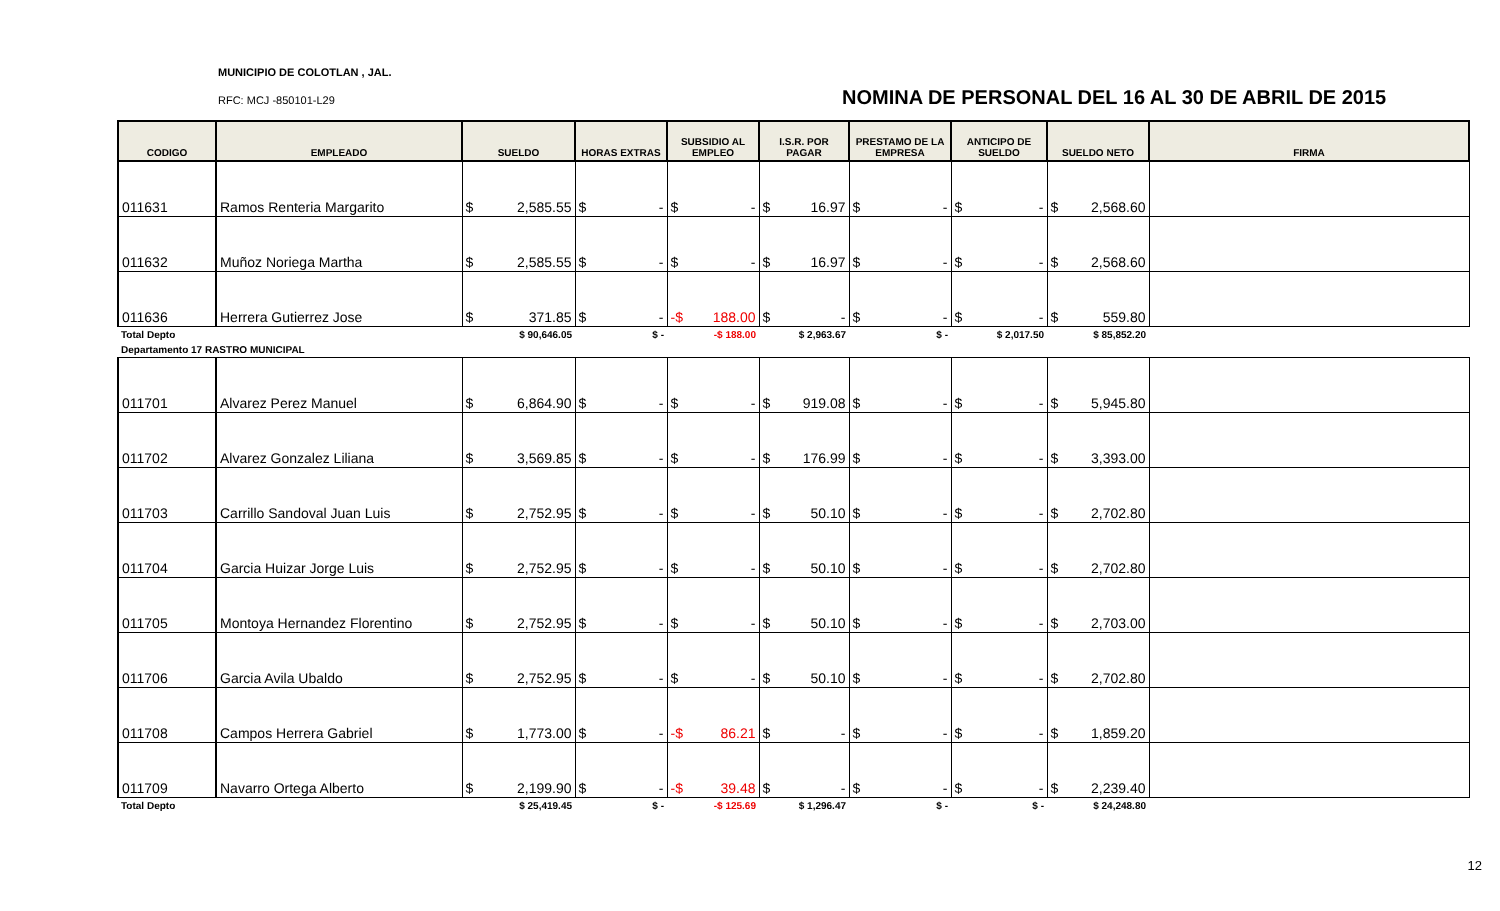MUNICIPIO DE COLOTLAN , JAL.
RFC: MCJ -850101-L29
NOMINA DE PERSONAL DEL 16 AL 30 DE ABRIL DE 2015
| CODIGO | EMPLEADO | SUELDO | HORAS EXTRAS | SUBSIDIO AL EMPLEO | I.S.R. POR PAGAR | PRESTAMO DE LA EMPRESA | ANTICIPO DE SUELDO | SUELDO NETO | FIRMA |
| --- | --- | --- | --- | --- | --- | --- | --- | --- | --- |
| 011631 | Ramos Renteria Margarito | $ 2,585.55 | $ - | $ - | $ 16.97 | $ - | $ - | $ 2,568.60 | |
| 011632 | Muñoz Noriega Martha | $ 2,585.55 | $ - | $ - | $ 16.97 | $ - | $ - | $ 2,568.60 | |
| 011636 | Herrera Gutierrez Jose | $ 371.85 | $ - | -$ 188.00 | $ - | $ - | $ - | $ 559.80 | |
| Total Depto | | $ 90,646.05 | $ - | -$ 188.00 | $ 2,963.67 | $ - | $ 2,017.50 | $ 85,852.20 | |
| Departamento 17 RASTRO MUNICIPAL | | | | | | | | | |
| 011701 | Alvarez Perez Manuel | $ 6,864.90 | $ - | $ - | $ 919.08 | $ - | $ - | $ 5,945.80 | |
| 011702 | Alvarez Gonzalez Liliana | $ 3,569.85 | $ - | $ - | $ 176.99 | $ - | $ - | $ 3,393.00 | |
| 011703 | Carrillo Sandoval Juan Luis | $ 2,752.95 | $ - | $ - | $ 50.10 | $ - | $ - | $ 2,702.80 | |
| 011704 | Garcia Huizar Jorge Luis | $ 2,752.95 | $ - | $ - | $ 50.10 | $ - | $ - | $ 2,702.80 | |
| 011705 | Montoya Hernandez Florentino | $ 2,752.95 | $ - | $ - | $ 50.10 | $ - | $ - | $ 2,703.00 | |
| 011706 | Garcia Avila Ubaldo | $ 2,752.95 | $ - | $ - | $ 50.10 | $ - | $ - | $ 2,702.80 | |
| 011708 | Campos Herrera Gabriel | $ 1,773.00 | $ - | -$ 86.21 | $ - | $ - | $ - | $ 1,859.20 | |
| 011709 | Navarro Ortega Alberto | $ 2,199.90 | $ - | -$ 39.48 | $ - | $ - | $ - | $ 2,239.40 | |
| Total Depto | | $ 25,419.45 | $ - | -$ 125.69 | $ 1,296.47 | $ - | $ - | $ 24,248.80 | |
12